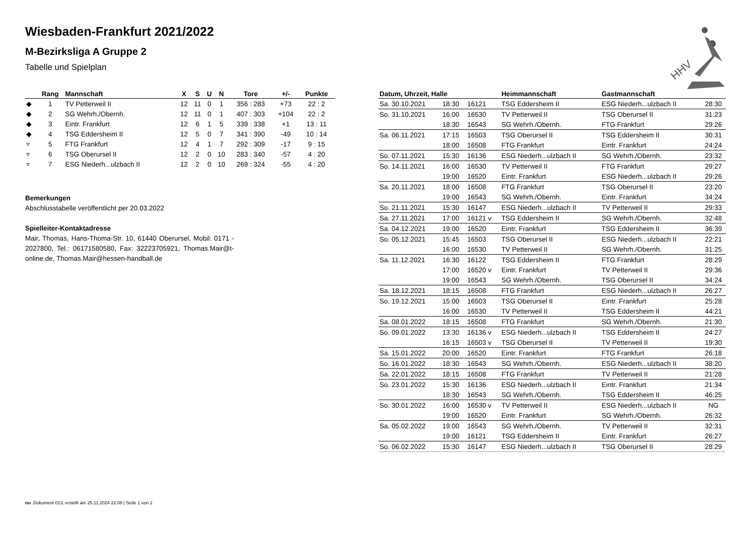Wiesbaden-Frankfurt 2021/2022
M-Bezirksliga A Gruppe 2
Tabelle und Spielplan
HHV
| | Rang | Mannschaft | X | S | U | N | Tore | +/- | Punkte |
| --- | --- | --- | --- | --- | --- | --- | --- | --- | --- |
| ◆ | 1 | TV Petterweil II | 12 | 11 | 0 | 1 | 356 : 283 | +73 | 22 : 2 |
| ◆ | 2 | SG Wehrh./Obernh. | 12 | 11 | 0 | 1 | 407 : 303 | +104 | 22 : 2 |
| ◆ | 3 | Eintr. Frankfurt | 12 | 6 | 1 | 5 | 339 : 338 | +1 | 13 : 11 |
| ◆ | 4 | TSG Eddersheim II | 12 | 5 | 0 | 7 | 341 : 390 | -49 | 10 : 14 |
| ▿ | 5 | FTG Frankfurt | 12 | 4 | 1 | 7 | 292 : 309 | -17 | 9 : 15 |
| ▿ | 6 | TSG Oberursel II | 12 | 2 | 0 | 10 | 283 : 340 | -57 | 4 : 20 |
| ▿ | 7 | ESG Niederh...ulzbach II | 12 | 2 | 0 | 10 | 269 : 324 | -55 | 4 : 20 |
Bemerkungen
Abschlusstabelle veröffentlicht per 20.03.2022
Spielleiter-Kontaktadresse
Mair, Thomas, Hans-Thoma-Str. 10, 61440 Oberursel, Mobil: 0171 - 2027800, Tel.: 06171580580, Fax: 32223705921, Thomas.Mair@t-online.de, Thomas.Mair@hessen-handball.de
| Datum, Uhrzeit, Halle | | | Heimmannschaft | Gastmannschaft | |
| --- | --- | --- | --- | --- | --- |
| Sa. 30.10.2021 | 18:30 | 16121 | TSG Eddersheim II | ESG Niederh...ulzbach II | 28:30 |
| So. 31.10.2021 | 16:00 | 16530 | TV Petterweil II | TSG Oberursel II | 31:23 |
| | 18:30 | 16543 | SG Wehrh./Obernh. | FTG Frankfurt | 29:26 |
| Sa. 06.11.2021 | 17:15 | 16503 | TSG Oberursel II | TSG Eddersheim II | 30:31 |
| | 18:00 | 16508 | FTG Frankfurt | Eintr. Frankfurt | 24:24 |
| So. 07.11.2021 | 15:30 | 16136 | ESG Niederh...ulzbach II | SG Wehrh./Obernh. | 23:32 |
| So. 14.11.2021 | 16:00 | 16530 | TV Petterweil II | FTG Frankfurt | 29:27 |
| | 19:00 | 16520 | Eintr. Frankfurt | ESG Niederh...ulzbach II | 29:26 |
| Sa. 20.11.2021 | 18:00 | 16508 | FTG Frankfurt | TSG Oberursel II | 23:20 |
| | 19:00 | 16543 | SG Wehrh./Obernh. | Eintr. Frankfurt | 34:24 |
| So. 21.11.2021 | 15:30 | 16147 | ESG Niederh...ulzbach II | TV Petterweil II | 29:33 |
| Sa. 27.11.2021 | 17:00 | 16121 v | TSG Eddersheim II | SG Wehrh./Obernh. | 32:48 |
| Sa. 04.12.2021 | 19:00 | 16520 | Eintr. Frankfurt | TSG Eddersheim II | 36:39 |
| So. 05.12.2021 | 15:45 | 16503 | TSG Oberursel II | ESG Niederh...ulzbach II | 22:21 |
| | 16:00 | 16530 | TV Petterweil II | SG Wehrh./Obernh. | 31:25 |
| Sa. 11.12.2021 | 16:30 | 16122 | TSG Eddersheim II | FTG Frankfurt | 28:29 |
| | 17:00 | 16520 v | Eintr. Frankfurt | TV Petterweil II | 29:36 |
| | 19:00 | 16543 | SG Wehrh./Obernh. | TSG Oberursel II | 34:24 |
| Sa. 18.12.2021 | 18:15 | 16508 | FTG Frankfurt | ESG Niederh...ulzbach II | 26:27 |
| So. 19.12.2021 | 15:00 | 16503 | TSG Oberursel II | Eintr. Frankfurt | 25:28 |
| | 16:00 | 16530 | TV Petterweil II | TSG Eddersheim II | 44:21 |
| Sa. 08.01.2022 | 18:15 | 16508 | FTG Frankfurt | SG Wehrh./Obernh. | 21:30 |
| So. 09.01.2022 | 13:30 | 16136 v | ESG Niederh...ulzbach II | TSG Eddersheim II | 24:27 |
| | 16:15 | 16503 v | TSG Oberursel II | TV Petterweil II | 19:30 |
| Sa. 15.01.2022 | 20:00 | 16520 | Eintr. Frankfurt | FTG Frankfurt | 26:18 |
| So. 16.01.2022 | 18:30 | 16543 | SG Wehrh./Obernh. | ESG Niederh...ulzbach II | 38:20 |
| Sa. 22.01.2022 | 18:15 | 16508 | FTG Frankfurt | TV Petterweil II | 21:28 |
| So. 23.01.2022 | 15:30 | 16136 | ESG Niederh...ulzbach II | Eintr. Frankfurt | 21:34 |
| | 18:30 | 16543 | SG Wehrh./Obernh. | TSG Eddersheim II | 46:25 |
| So. 30.01.2022 | 16:00 | 16530 v | TV Petterweil II | ESG Niederh...ulzbach II | NG |
| | 19:00 | 16520 | Eintr. Frankfurt | SG Wehrh./Obernh. | 26:32 |
| Sa. 05.02.2022 | 19:00 | 16543 | SG Wehrh./Obernh. | TV Petterweil II | 32:31 |
| | 19:00 | 16121 | TSG Eddersheim II | Eintr. Frankfurt | 26:27 |
| So. 06.02.2022 | 15:30 | 16147 | ESG Niederh...ulzbach II | TSG Oberursel II | 28:29 |
nu .Dokument 013, erstellt am 25.11.2024 22:08 | Seite 1 von 2